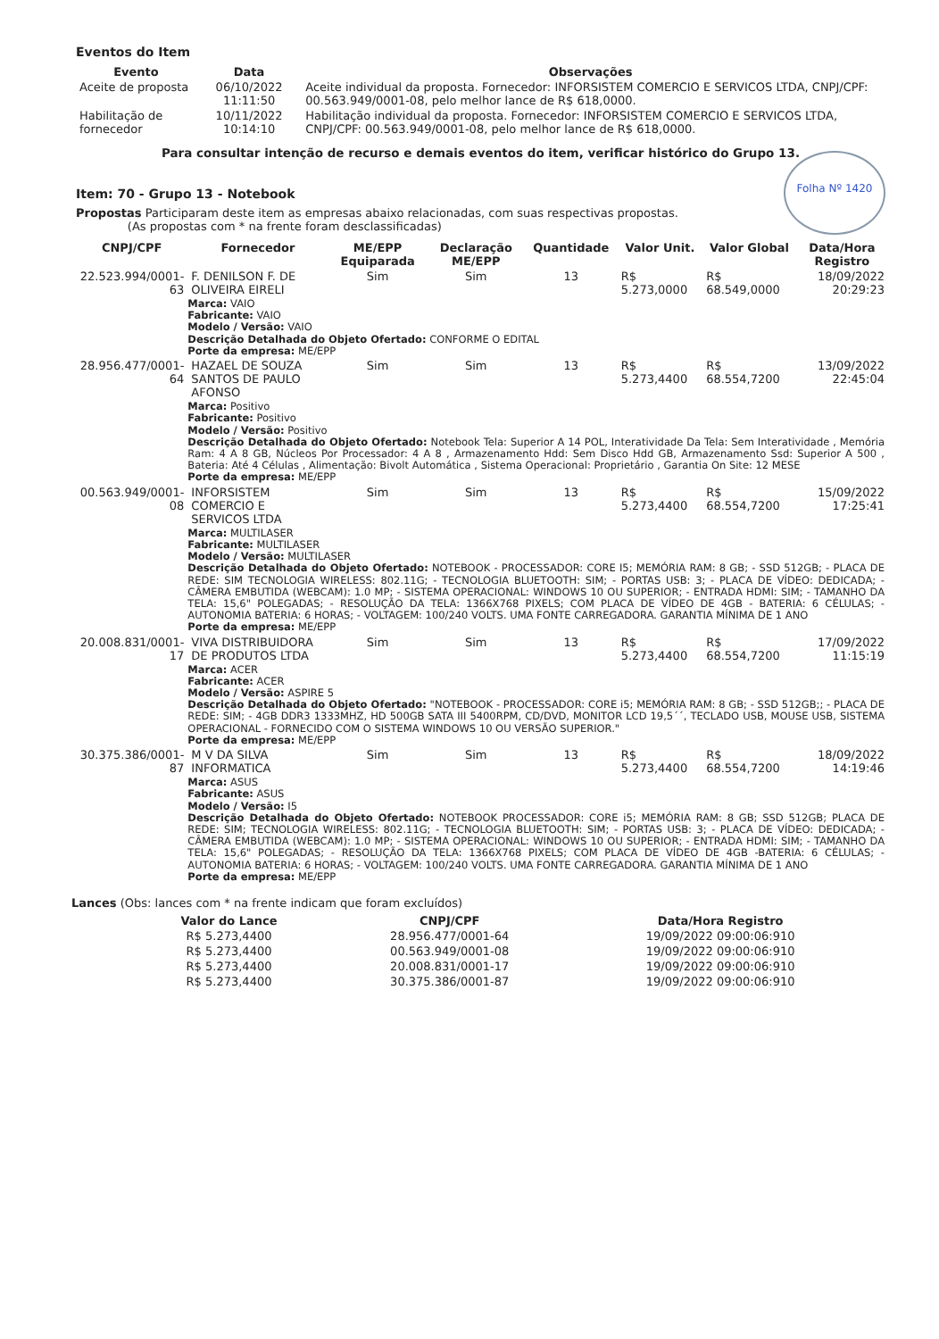Eventos do Item
| Evento | Data | Observações |
| --- | --- | --- |
| Aceite de proposta | 06/10/2022 11:11:50 | Aceite individual da proposta. Fornecedor: INFORSISTEM COMERCIO E SERVICOS LTDA, CNPJ/CPF: 00.563.949/0001-08, pelo melhor lance de R$ 618,0000. |
| Habilitação de fornecedor | 10/11/2022 10:14:10 | Habilitação individual da proposta. Fornecedor: INFORSISTEM COMERCIO E SERVICOS LTDA, CNPJ/CPF: 00.563.949/0001-08, pelo melhor lance de R$ 618,0000. |
Para consultar intenção de recurso e demais eventos do item, verificar histórico do Grupo 13.
Folha Nº 1420
Item: 70 - Grupo 13 - Notebook
Propostas Participaram deste item as empresas abaixo relacionadas, com suas respectivas propostas.
(As propostas com * na frente foram desclassificadas)
| CNPJ/CPF | Fornecedor | ME/EPP Equiparada | Declaração ME/EPP | Quantidade | Valor Unit. | Valor Global | Data/Hora Registro |
| --- | --- | --- | --- | --- | --- | --- | --- |
| 22.523.994/0001-63 | F. DENILSON F. DE OLIVEIRA EIRELI | Sim | Sim | 13 | R$ 5.273,0000 | R$ 68.549,0000 | 18/09/2022 20:29:23 |
| | Marca: VAIO Fabricante: VAIO Modelo / Versão: VAIO Descrição Detalhada do Objeto Ofertado: CONFORME O EDITAL Porte da empresa: ME/EPP | | | | | | |
| 28.956.477/0001-64 | HAZAEL DE SOUZA SANTOS DE PAULO AFONSO | Sim | Sim | 13 | R$ 5.273,4400 | R$ 68.554,7200 | 13/09/2022 22:45:04 |
| | Marca: Positivo Fabricante: Positivo Modelo / Versão: Positivo Descrição Detalhada do Objeto Ofertado: Notebook Tela: Superior A 14 POL, Interatividade Da Tela: Sem Interatividade , Memória Ram: 4 A 8 GB, Núcleos Por Processador: 4 A 8 , Armazenamento Hdd: Sem Disco Hdd GB, Armazenamento Ssd: Superior A 500 , Bateria: Até 4 Células , Alimentação: Bivolt Automática , Sistema Operacional: Proprietário , Garantia On Site: 12 MESE Porte da empresa: ME/EPP | | | | | | |
| 00.563.949/0001-08 | INFORSISTEM COMERCIO E SERVICOS LTDA | Sim | Sim | 13 | R$ 5.273,4400 | R$ 68.554,7200 | 15/09/2022 17:25:41 |
| | Marca: MULTILASER Fabricante: MULTILASER Modelo / Versão: MULTILASER Descrição Detalhada do Objeto Ofertado: NOTEBOOK - PROCESSADOR: CORE I5; MEMÓRIA RAM: 8 GB; - SSD 512GB; - PLACA DE REDE: SIM TECNOLOGIA WIRELESS: 802.11G; - TECNOLOGIA BLUETOOTH: SIM; - PORTAS USB: 3; - PLACA DE VÍDEO: DEDICADA; - CÂMERA EMBUTIDA (WEBCAM): 1.0 MP; - SISTEMA OPERACIONAL: WINDOWS 10 OU SUPERIOR; - ENTRADA HDMI: SIM; - TAMANHO DA TELA: 15,6" POLEGADAS; - RESOLUÇÃO DA TELA: 1366X768 PIXELS; COM PLACA DE VÍDEO DE 4GB - BATERIA: 6 CÉLULAS; - AUTONOMIA BATERIA: 6 HORAS; - VOLTAGEM: 100/240 VOLTS. UMA FONTE CARREGADORA. GARANTIA MÍNIMA DE 1 ANO Porte da empresa: ME/EPP | | | | | | |
| 20.008.831/0001-17 | VIVA DISTRIBUIDORA DE PRODUTOS LTDA | Sim | Sim | 13 | R$ 5.273,4400 | R$ 68.554,7200 | 17/09/2022 11:15:19 |
| | Marca: ACER Fabricante: ACER Modelo / Versão: ASPIRE 5 Descrição Detalhada do Objeto Ofertado: "NOTEBOOK - PROCESSADOR: CORE i5; MEMÓRIA RAM: 8 GB; - SSD 512GB;; - PLACA DE REDE: SIM; - 4GB DDR3 1333MHZ, HD 500GB SATA III 5400RPM, CD/DVD, MONITOR LCD 19,5´´, TECLADO USB, MOUSE USB, SISTEMA OPERACIONAL - FORNECIDO COM O SISTEMA WINDOWS 10 OU VERSÃO SUPERIOR." Porte da empresa: ME/EPP | | | | | | |
| 30.375.386/0001-87 | M V DA SILVA INFORMATICA | Sim | Sim | 13 | R$ 5.273,4400 | R$ 68.554,7200 | 18/09/2022 14:19:46 |
| | Marca: ASUS Fabricante: ASUS Modelo / Versão: I5 Descrição Detalhada do Objeto Ofertado: NOTEBOOK PROCESSADOR: CORE i5; MEMÓRIA RAM: 8 GB; SSD 512GB; PLACA DE REDE: SIM; TECNOLOGIA WIRELESS: 802.11G; - TECNOLOGIA BLUETOOTH: SIM; - PORTAS USB: 3; - PLACA DE VÍDEO: DEDICADA; - CÂMERA EMBUTIDA (WEBCAM): 1.0 MP; - SISTEMA OPERACIONAL: WINDOWS 10 OU SUPERIOR; - ENTRADA HDMI: SIM; - TAMANHO DA TELA: 15,6" POLEGADAS; - RESOLUÇÃO DA TELA: 1366X768 PIXELS; COM PLACA DE VÍDEO DE 4GB -BATERIA: 6 CÉLULAS; - AUTONOMIA BATERIA: 6 HORAS; - VOLTAGEM: 100/240 VOLTS. UMA FONTE CARREGADORA. GARANTIA MÍNIMA DE 1 ANO Porte da empresa: ME/EPP | | | | | | |
Lances (Obs: lances com * na frente indicam que foram excluídos)
| Valor do Lance | CNPJ/CPF | Data/Hora Registro |
| --- | --- | --- |
| R$ 5.273,4400 | 28.956.477/0001-64 | 19/09/2022 09:00:06:910 |
| R$ 5.273,4400 | 00.563.949/0001-08 | 19/09/2022 09:00:06:910 |
| R$ 5.273,4400 | 20.008.831/0001-17 | 19/09/2022 09:00:06:910 |
| R$ 5.273,4400 | 30.375.386/0001-87 | 19/09/2022 09:00:06:910 |